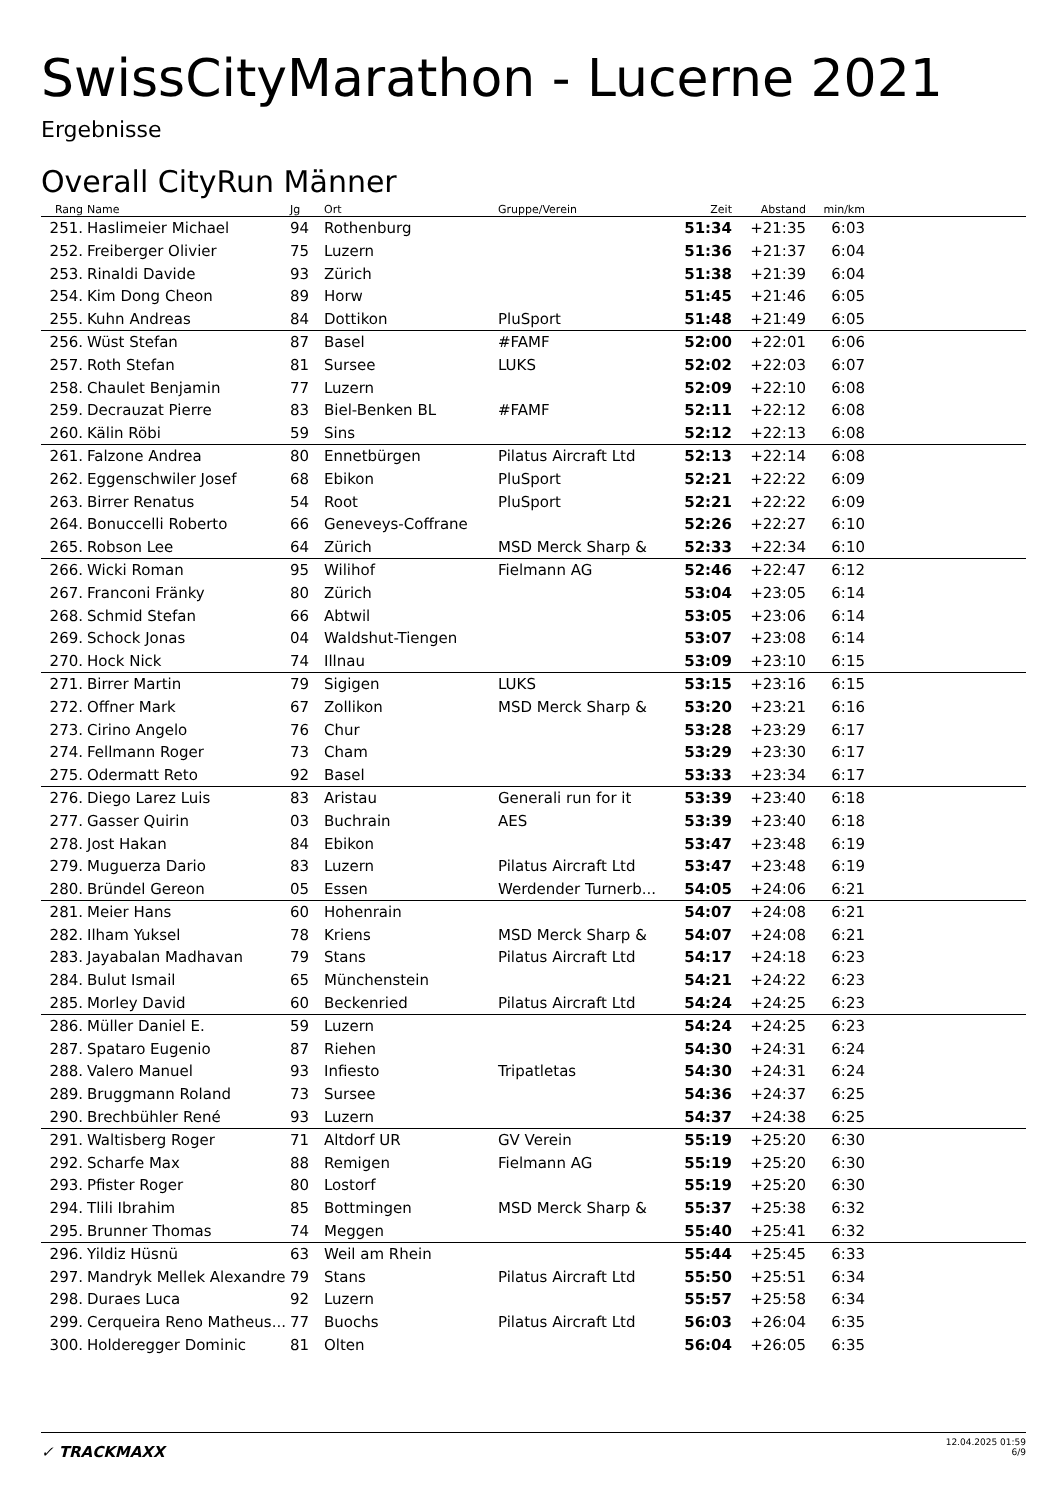SwissCityMarathon - Lucerne 2021
Ergebnisse
Overall CityRun Männer
| Rang | Name | Jg | Ort | Gruppe/Verein | Zeit | Abstand | min/km | |
| --- | --- | --- | --- | --- | --- | --- | --- | --- |
| 251. | Haslimeier Michael | 94 | Rothenburg | | 51:34 | +21:35 | 6:03 | |
| 252. | Freiberger Olivier | 75 | Luzern | | 51:36 | +21:37 | 6:04 | |
| 253. | Rinaldi Davide | 93 | Zürich | | 51:38 | +21:39 | 6:04 | |
| 254. | Kim Dong Cheon | 89 | Horw | | 51:45 | +21:46 | 6:05 | |
| 255. | Kuhn Andreas | 84 | Dottikon | PluSport | 51:48 | +21:49 | 6:05 | |
| 256. | Wüst Stefan | 87 | Basel | #FAMF | 52:00 | +22:01 | 6:06 | |
| 257. | Roth Stefan | 81 | Sursee | LUKS | 52:02 | +22:03 | 6:07 | |
| 258. | Chaulet Benjamin | 77 | Luzern | | 52:09 | +22:10 | 6:08 | |
| 259. | Decrauzat Pierre | 83 | Biel-Benken BL | #FAMF | 52:11 | +22:12 | 6:08 | |
| 260. | Kälin Röbi | 59 | Sins | | 52:12 | +22:13 | 6:08 | |
| 261. | Falzone Andrea | 80 | Ennetbürgen | Pilatus Aircraft Ltd | 52:13 | +22:14 | 6:08 | |
| 262. | Eggenschwiler Josef | 68 | Ebikon | PluSport | 52:21 | +22:22 | 6:09 | |
| 263. | Birrer Renatus | 54 | Root | PluSport | 52:21 | +22:22 | 6:09 | |
| 264. | Bonuccelli Roberto | 66 | Geneveys-Coffrane | | 52:26 | +22:27 | 6:10 | |
| 265. | Robson Lee | 64 | Zürich | MSD Merck Sharp & | 52:33 | +22:34 | 6:10 | |
| 266. | Wicki Roman | 95 | Wilihof | Fielmann AG | 52:46 | +22:47 | 6:12 | |
| 267. | Franconi Fränky | 80 | Zürich | | 53:04 | +23:05 | 6:14 | |
| 268. | Schmid Stefan | 66 | Abtwil | | 53:05 | +23:06 | 6:14 | |
| 269. | Schock Jonas | 04 | Waldshut-Tiengen | | 53:07 | +23:08 | 6:14 | |
| 270. | Hock Nick | 74 | Illnau | | 53:09 | +23:10 | 6:15 | |
| 271. | Birrer Martin | 79 | Sigigen | LUKS | 53:15 | +23:16 | 6:15 | |
| 272. | Offner Mark | 67 | Zollikon | MSD Merck Sharp & | 53:20 | +23:21 | 6:16 | |
| 273. | Cirino Angelo | 76 | Chur | | 53:28 | +23:29 | 6:17 | |
| 274. | Fellmann Roger | 73 | Cham | | 53:29 | +23:30 | 6:17 | |
| 275. | Odermatt Reto | 92 | Basel | | 53:33 | +23:34 | 6:17 | |
| 276. | Diego Larez Luis | 83 | Aristau | Generali run for it | 53:39 | +23:40 | 6:18 | |
| 277. | Gasser Quirin | 03 | Buchrain | AES | 53:39 | +23:40 | 6:18 | |
| 278. | Jost Hakan | 84 | Ebikon | | 53:47 | +23:48 | 6:19 | |
| 279. | Muguerza Dario | 83 | Luzern | Pilatus Aircraft Ltd | 53:47 | +23:48 | 6:19 | |
| 280. | Bründel Gereon | 05 | Essen | Werdender Turnerb... | 54:05 | +24:06 | 6:21 | |
| 281. | Meier Hans | 60 | Hohenrain | | 54:07 | +24:08 | 6:21 | |
| 282. | Ilham Yuksel | 78 | Kriens | MSD Merck Sharp & | 54:07 | +24:08 | 6:21 | |
| 283. | Jayabalan Madhavan | 79 | Stans | Pilatus Aircraft Ltd | 54:17 | +24:18 | 6:23 | |
| 284. | Bulut Ismail | 65 | Münchenstein | | 54:21 | +24:22 | 6:23 | |
| 285. | Morley David | 60 | Beckenried | Pilatus Aircraft Ltd | 54:24 | +24:25 | 6:23 | |
| 286. | Müller Daniel E. | 59 | Luzern | | 54:24 | +24:25 | 6:23 | |
| 287. | Spataro Eugenio | 87 | Riehen | | 54:30 | +24:31 | 6:24 | |
| 288. | Valero Manuel | 93 | Infiesto | Tripatletas | 54:30 | +24:31 | 6:24 | |
| 289. | Bruggmann Roland | 73 | Sursee | | 54:36 | +24:37 | 6:25 | |
| 290. | Brechbühler René | 93 | Luzern | | 54:37 | +24:38 | 6:25 | |
| 291. | Waltisberg Roger | 71 | Altdorf UR | GV Verein | 55:19 | +25:20 | 6:30 | |
| 292. | Scharfe Max | 88 | Remigen | Fielmann AG | 55:19 | +25:20 | 6:30 | |
| 293. | Pfister Roger | 80 | Lostorf | | 55:19 | +25:20 | 6:30 | |
| 294. | Tlili Ibrahim | 85 | Bottmingen | MSD Merck Sharp & | 55:37 | +25:38 | 6:32 | |
| 295. | Brunner Thomas | 74 | Meggen | | 55:40 | +25:41 | 6:32 | |
| 296. | Yildiz Hüsnü | 63 | Weil am Rhein | | 55:44 | +25:45 | 6:33 | |
| 297. | Mandryk Mellek Alexandre | 79 | Stans | Pilatus Aircraft Ltd | 55:50 | +25:51 | 6:34 | |
| 298. | Duraes Luca | 92 | Luzern | | 55:57 | +25:58 | 6:34 | |
| 299. | Cerqueira Reno Matheus... | 77 | Buochs | Pilatus Aircraft Ltd | 56:03 | +26:04 | 6:35 | |
| 300. | Holderegger Dominic | 81 | Olten | | 56:04 | +26:05 | 6:35 | |
✓ TRACKMAXX
12.04.2025 01:59
6/9